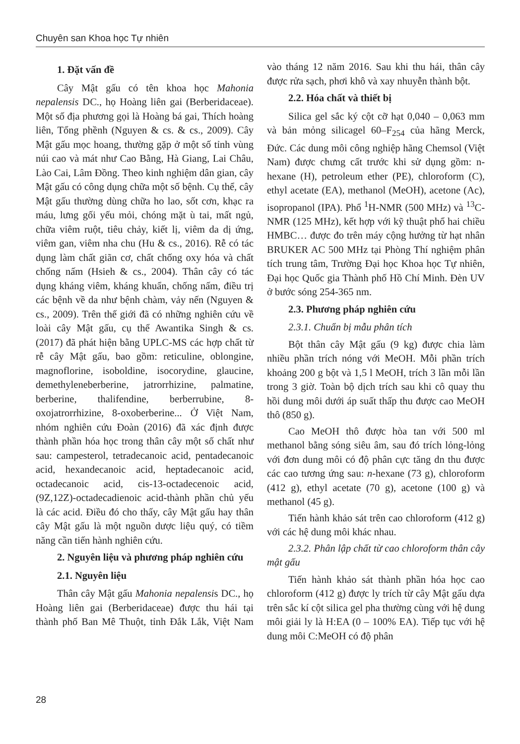Chuyên san Khoa học Tự nhiên
1. Đặt vấn đề
Cây Mật gấu có tên khoa học Mahonia nepalensis DC., họ Hoàng liên gai (Berberidaceae). Một số địa phương gọi là Hoàng bá gai, Thích hoàng liên, Tổng phềnh (Nguyen & cs. & cs., 2009). Cây Mật gấu mọc hoang, thường gặp ở một số tỉnh vùng núi cao và mát như Cao Bằng, Hà Giang, Lai Châu, Lào Cai, Lâm Đồng. Theo kinh nghiệm dân gian, cây Mật gấu có công dụng chữa một số bệnh. Cụ thể, cây Mật gấu thường dùng chữa ho lao, sốt cơn, khạc ra máu, lưng gối yếu mỏi, chóng mặt ù tai, mất ngủ, chữa viêm ruột, tiêu chảy, kiết lị, viêm da dị ứng, viêm gan, viêm nha chu (Hu & cs., 2016). Rễ có tác dụng làm chất giãn cơ, chất chống oxy hóa và chất chống nấm (Hsieh & cs., 2004). Thân cây có tác dụng kháng viêm, kháng khuẩn, chống nấm, điều trị các bệnh về da như bệnh chàm, vảy nến (Nguyen & cs., 2009). Trên thế giới đã có những nghiên cứu về loài cây Mật gấu, cụ thể Awantika Singh & cs. (2017) đã phát hiện bằng UPLC-MS các hợp chất từ rễ cây Mật gấu, bao gồm: reticuline, oblongine, magnoflorine, isoboldine, isocorydine, glaucine, demethyleneberberine, jatrorrhizine, palmatine, berberine, thalifendine, berberrubine, 8-oxojatrorrhizine, 8-oxoberberine... Ở Việt Nam, nhóm nghiên cứu Đoàn (2016) đã xác định được thành phần hóa học trong thân cây một số chất như sau: campesterol, tetradecanoic acid, pentadecanoic acid, hexandecanoic acid, heptadecanoic acid, octadecanoic acid, cis-13-octadecenoic acid, (9Z,12Z)-octadecadienoic acid-thành phần chủ yếu là các acid. Điều đó cho thấy, cây Mật gấu hay thân cây Mật gấu là một nguồn dược liệu quý, có tiềm năng cần tiến hành nghiên cứu.
2. Nguyên liệu và phương pháp nghiên cứu
2.1. Nguyên liệu
Thân cây Mật gấu Mahonia nepalensis DC., họ Hoàng liên gai (Berberidaceae) được thu hái tại thành phố Ban Mê Thuột, tỉnh Đắk Lắk, Việt Nam vào tháng 12 năm 2016. Sau khi thu hái, thân cây được rửa sạch, phơi khô và xay nhuyễn thành bột.
2.2. Hóa chất và thiết bị
Silica gel sắc ký cột cỡ hạt 0,040 – 0,063 mm và bản mỏng silicagel 60–F<sub>254</sub> của hãng Merck, Đức. Các dung môi công nghiệp hãng Chemsol (Việt Nam) được chưng cất trước khi sử dụng gồm: n-hexane (H), petroleum ether (PE), chloroform (C), ethyl acetate (EA), methanol (MeOH), acetone (Ac), isopropanol (IPA). Phổ <sup>1</sup>H-NMR (500 MHz) và <sup>13</sup>C-NMR (125 MHz), kết hợp với kỹ thuật phổ hai chiều HMBC… được đo trên máy cộng hưởng từ hạt nhân BRUKER AC 500 MHz tại Phòng Thí nghiệm phân tích trung tâm, Trường Đại học Khoa học Tự nhiên, Đại học Quốc gia Thành phố Hồ Chí Minh. Đèn UV ở bước sóng 254-365 nm.
2.3. Phương pháp nghiên cứu
2.3.1. Chuẩn bị mẫu phân tích
Bột thân cây Mật gấu (9 kg) được chia làm nhiều phần trích nóng với MeOH. Mỗi phần trích khoảng 200 g bột và 1,5 l MeOH, trích 3 lần mỗi lần trong 3 giờ. Toàn bộ dịch trích sau khi cô quay thu hồi dung môi dưới áp suất thấp thu được cao MeOH thô (850 g).
Cao MeOH thô được hòa tan với 500 ml methanol bằng sóng siêu âm, sau đó trích lỏng-lỏng với đơn dung môi có độ phân cực tăng dn thu được các cao tương ứng sau: n-hexane (73 g), chloroform (412 g), ethyl acetate (70 g), acetone (100 g) và methanol (45 g).
Tiến hành khảo sát trên cao chloroform (412 g) với các hệ dung môi khác nhau.
2.3.2. Phân lập chất từ cao chloroform thân cây mật gấu
Tiến hành khảo sát thành phần hóa học cao chloroform (412 g) được ly trích từ cây Mật gấu dựa trên sắc kí cột silica gel pha thường cùng với hệ dung môi giải ly là H:EA (0 – 100% EA). Tiếp tục với hệ dung môi C:MeOH có độ phân
28